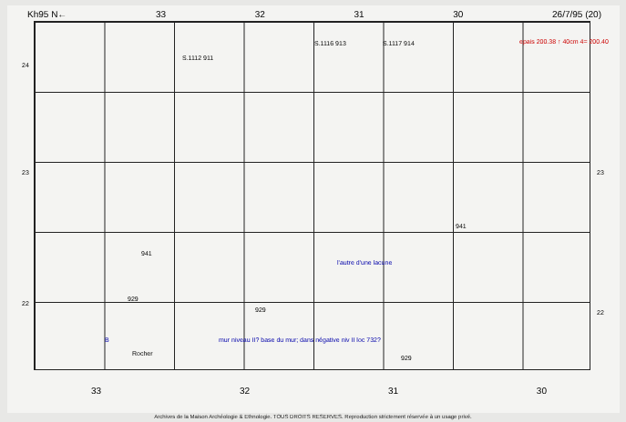Kh95 N← 33 32 31 30 26/7/95 (20)
24
23
22
23
22
epais 200.38 ↑ 40cm 4= 200.40
S.1116 913 S.1117 914
S.1112 911
941
941
929
929
929
l'autre d'une lacune
mur niveau II? base du mur; dans négative niv II loc 732?
B
Rocher
33 32 31 30
Archives de la Maison Archéologie & Ethnologie. TOUS DROITS RESERVES. Reproduction strictement réservée à un usage privé.